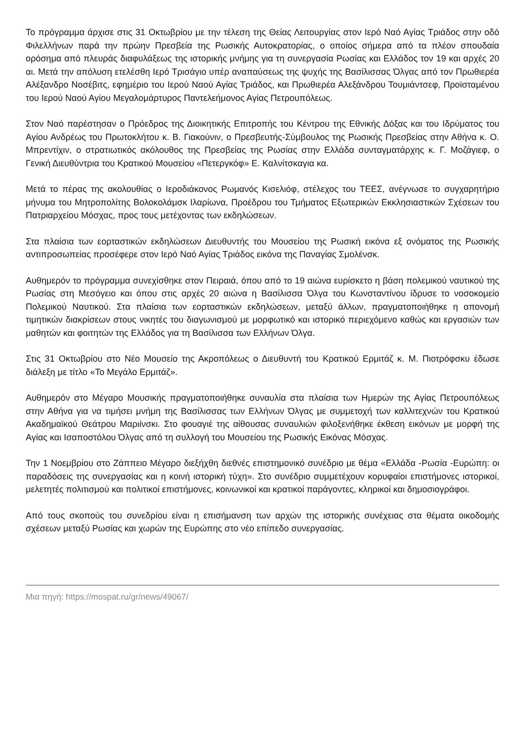Το πρόγραμμα άρχισε στις 31 Οκτωβρίου με την τέλεση της Θείας Λειτουργίας στον Ιερό Ναό Αγίας Τριάδος στην οδό Φιλελλήνων παρά την πρώην Πρεσβεία της Ρωσικής Αυτοκρατορίας, ο οποίος σήμερα από τα πλέον σπουδαία ορόσημα από πλευράς διαφυλάξεως της ιστορικής μνήμης για τη συνεργασία Ρωσίας και Ελλάδος τον 19 και αρχές 20 αι. Μετά την απόλυση ετελέσθη Ιερό Τρισάγιο υπέρ αναπαύσεως της ψυχής της Βασίλισσας Όλγας από τον Πρωθιερέα Αλέξανδρο Νοσέβιτς, εφημέριο του Ιερού Ναού Αγίας Τριάδος, και Πρωθιερέα Αλεξάνδρου Τουμιάντσεφ, Προϊσταμένου του Ιερού Ναού Αγίου Μεγαλομάρτυρος Παντελεήμονος Αγίας Πετρουπόλεως.
Στον Ναό παρέστησαν ο Πρόεδρος της Διοικητικής Επιτροπής του Κέντρου της Εθνικής Δόξας και του Ιδρύματος του Αγίου Ανδρέως του Πρωτοκλήτου κ. Β. Γιακούνιν, ο Πρεσβευτής-Σύμβουλος της Ρωσικής Πρεσβείας στην Αθήνα κ. Ο. Μπρεντίχιν, ο στρατιωτικός ακόλουθος της Πρεσβείας της Ρωσίας στην Ελλάδα συνταγματάρχης κ. Γ. Μοζάγιεφ, ο Γενική Διευθύντρια του Κρατικού Μουσείου «Πετεργκόφ» Ε. Καλνίτσκαγια κα.
Μετά το πέρας της ακολουθίας ο Ιεροδιάκονος Ρωμανός Κισελιόφ, στέλεχος του ΤΕΕΣ, ανέγνωσε το συγχαρητήριο μήνυμα του Μητροπολίτης Βολοκολάμσκ Ιλαρίωνα, Προέδρου του Τμήματος Εξωτερικών Εκκλησιαστικών Σχέσεων του Πατριαρχείου Μόσχας, προς τους μετέχοντας των εκδηλώσεων.
Στα πλαίσια των εορταστικών εκδηλώσεων Διευθυντής του Μουσείου της Ρωσική εικόνα εξ ονόματος της Ρωσικής αντιπροσωπείας προσέφερε στον Ιερό Ναό Αγίας Τριάδος εικόνα της Παναγίας Σμολένσκ.
Αυθημερόν το πρόγραμμα συνεχίσθηκε στον Πειραιά, όπου από το 19 αιώνα ευρίσκετο η βάση πολεμικού ναυτικού της Ρωσίας στη Μεσόγειο και όπου στις αρχές 20 αιώνα η Βασίλισσα Όλγα του Κωνσταντίνου ίδρυσε το νοσοκομείο Πολεμικού Ναυτικού. Στα πλαίσια των εορταστικών εκδηλώσεων, μεταξύ άλλων, πραγματοποιήθηκε η απονομή τιμητικών διακρίσεων στους νικητές του διαγωνισμού με μορφωτικό και ιστορικό περιεχόμενο καθώς και εργασιών των μαθητών και φοιτητών της Ελλάδος για τη Βασίλισσα των Ελλήνων Όλγα.
Στις 31 Οκτωβρίου στο Νέο Μουσείο της Ακροπόλεως ο Διευθυντή του Κρατικού Ερμιτάζ κ. Μ. Πιοτρόφσκυ έδωσε διάλεξη με τίτλο «Το Μεγάλο Ερμιτάζ».
Αυθημερόν στο Μέγαρο Μουσικής πραγματοποιήθηκε συναυλία στα πλαίσια των Ημερών της Αγίας Πετρουπόλεως στην Αθήνα για να τιμήσει μνήμη της Βασίλισσας των Ελλήνων Όλγας με συμμετοχή των καλλιτεχνών του Κρατικού Ακαδημαϊκού Θεάτρου Μαριίνσκι. Στο φουαγιέ της αίθουσας συναυλιών φιλοξενήθηκε έκθεση εικόνων με μορφή της Αγίας και Ισαποστόλου Όλγας από τη συλλογή του Μουσείου της Ρωσικής Εικόνας Μόσχας.
Την 1 Νοεμβρίου στο Ζάππειο Μέγαρο διεξήχθη διεθνές επιστημονικό συνέδριο με θέμα «Ελλάδα -Ρωσία -Ευρώπη: οι παραδόσεις της συνεργασίας και η κοινή ιστορική τύχη». Στο συνέδριο συμμετέχουν κορυφαίοι επιστήμονες ιστορικοί, μελετητές πολιτισμού και πολιτικοί επιστήμονες, κοινωνικοί και κρατικοί παράγοντες, κληρικοί και δημοσιογράφοι.
Από τους σκοπούς του συνεδρίου είναι η επισήμανση των αρχών της ιστορικής συνέχειας στα θέματα οικοδομής σχέσεων μεταξύ Ρωσίας και χωρών της Ευρώπης στο νέο επίπεδο συνεργασίας.
Μια πηγή: https://mospat.ru/gr/news/49067/